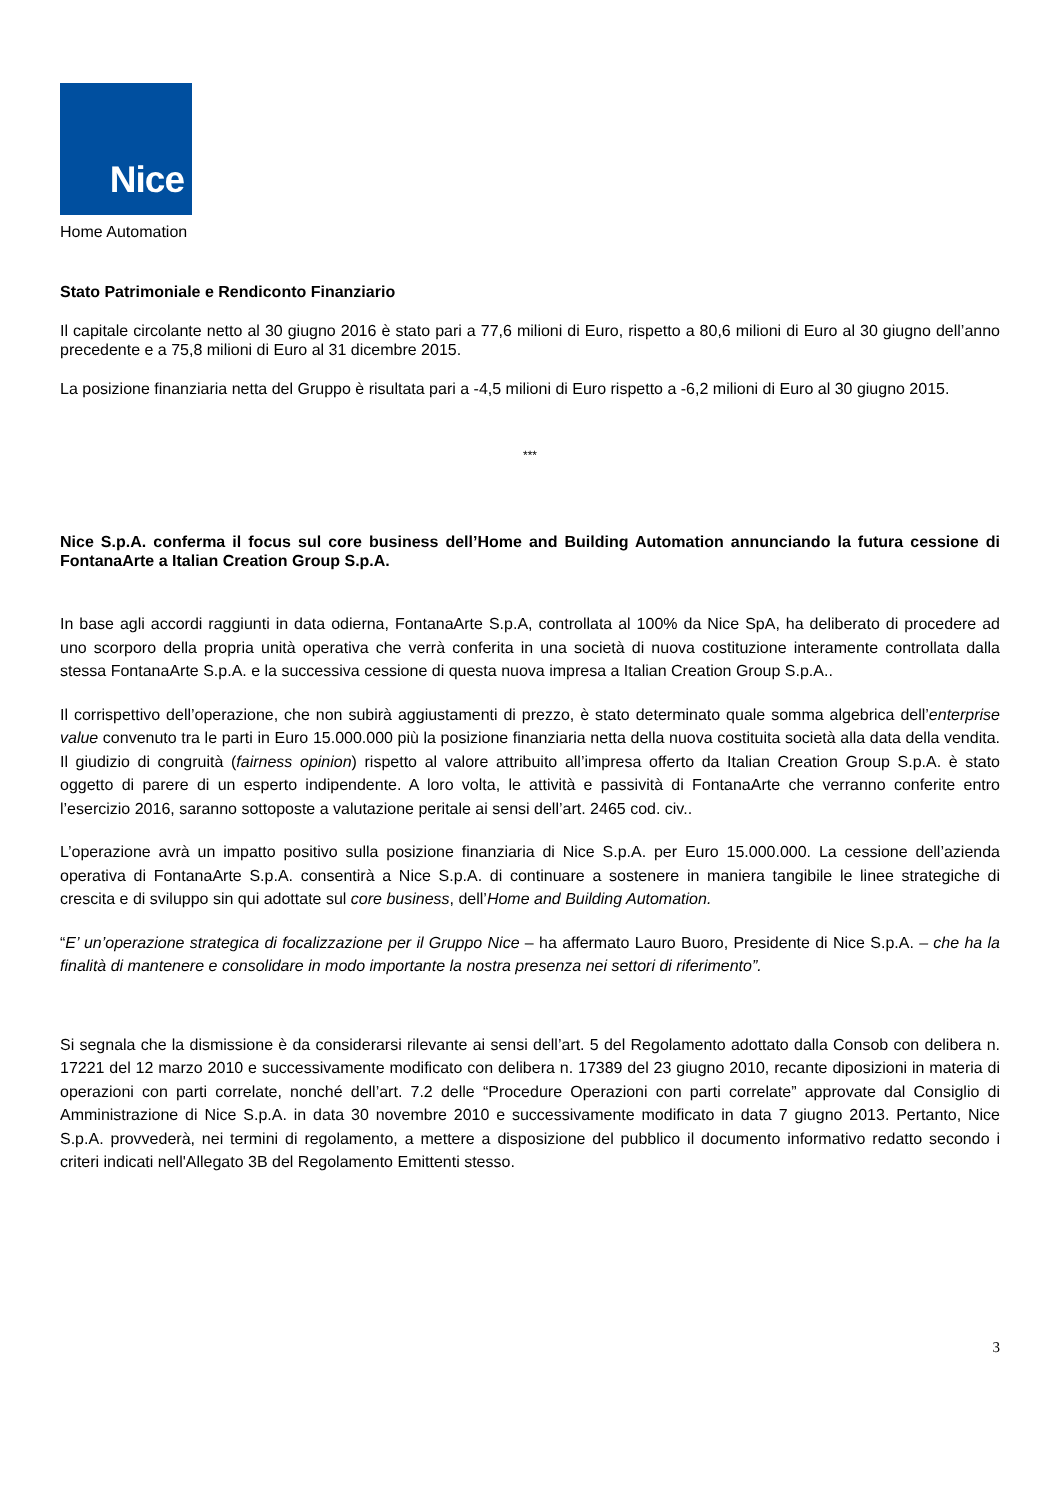Nice
Home Automation
Stato Patrimoniale e Rendiconto Finanziario
Il capitale circolante netto al 30 giugno 2016 è stato pari a 77,6 milioni di Euro, rispetto a 80,6 milioni di Euro al 30 giugno dell’anno precedente e a 75,8 milioni di Euro al 31 dicembre 2015.
La posizione finanziaria netta del Gruppo è risultata pari a -4,5 milioni di Euro rispetto a -6,2 milioni di Euro al 30 giugno 2015.
***
Nice S.p.A. conferma il focus sul core business dell’Home and Building Automation annunciando la futura cessione di FontanaArte a Italian Creation Group S.p.A.
In base agli accordi raggiunti in data odierna, FontanaArte S.p.A, controllata al 100% da Nice SpA, ha deliberato di procedere ad uno scorporo della propria unità operativa che verrà conferita in una società di nuova costituzione interamente controllata dalla stessa FontanaArte S.p.A. e la successiva cessione di questa nuova impresa a Italian Creation Group S.p.A..
Il corrispettivo dell’operazione, che non subirà aggiustamenti di prezzo, è stato determinato quale somma algebrica dell’enterprise value convenuto tra le parti in Euro 15.000.000 più la posizione finanziaria netta della nuova costituita società alla data della vendita. Il giudizio di congruità (fairness opinion) rispetto al valore attribuito all’impresa offerto da Italian Creation Group S.p.A. è stato oggetto di parere di un esperto indipendente. A loro volta, le attività e passività di FontanaArte che verranno conferite entro l’esercizio 2016, saranno sottoposte a valutazione peritale ai sensi dell’art. 2465 cod. civ..
L’operazione avrà un impatto positivo sulla posizione finanziaria di Nice S.p.A. per Euro 15.000.000. La cessione dell’azienda operativa di FontanaArte S.p.A. consentirà a Nice S.p.A. di continuare a sostenere in maniera tangibile le linee strategiche di crescita e di sviluppo sin qui adottate sul core business, dell’Home and Building Automation.
“E’ un’operazione strategica di focalizzazione per il Gruppo Nice – ha affermato Lauro Buoro, Presidente di Nice S.p.A. – che ha la finalità di mantenere e consolidare in modo importante la nostra presenza nei settori di riferimento”.
Si segnala che la dismissione è da considerarsi rilevante ai sensi dell’art. 5 del Regolamento adottato dalla Consob con delibera n. 17221 del 12 marzo 2010 e successivamente modificato con delibera n. 17389 del 23 giugno 2010, recante diposizioni in materia di operazioni con parti correlate, nonché dell’art. 7.2 delle “Procedure Operazioni con parti correlate” approvate dal Consiglio di Amministrazione di Nice S.p.A. in data 30 novembre 2010 e successivamente modificato in data 7 giugno 2013. Pertanto, Nice S.p.A. provvederà, nei termini di regolamento, a mettere a disposizione del pubblico il documento informativo redatto secondo i criteri indicati nell'Allegato 3B del Regolamento Emittenti stesso.
3